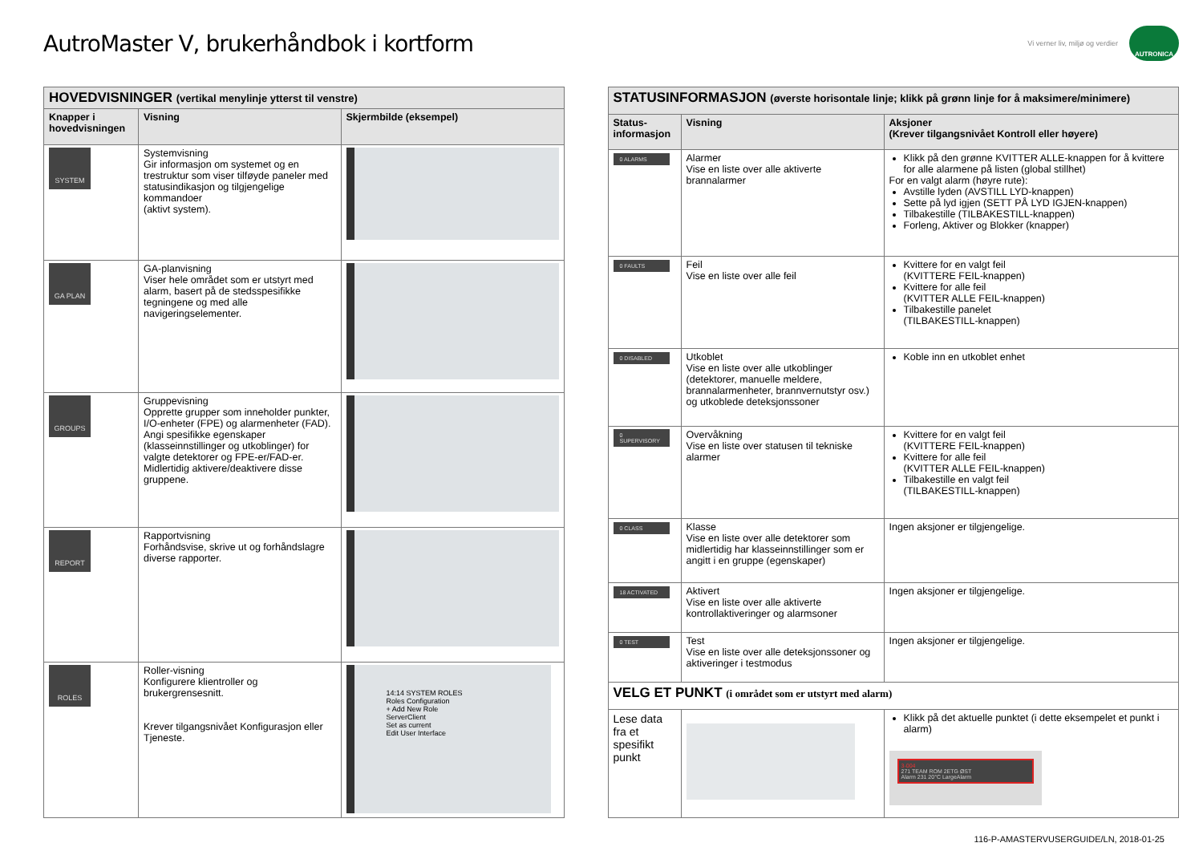AutroMaster V, brukerhåndbok i kortform
Vi verner liv, miljø og verdier
AUTRONICA
| HOVEDVISNINGER (vertikal menylinje ytterst til venstre) | | |
| --- | --- | --- |
| Knapper i hovedvisningen | Visning | Skjermbilde (eksempel) |
| SYSTEM | Systemvisning Gir informasjon om systemet og en trestruktur som viser tilføyde paneler med statusindikasjon og tilgjengelige kommandoer (aktivt system). | |
| GA PLAN | GA-planvisning Viser hele området som er utstyrt med alarm, basert på de stedsspesifikke tegningene og med alle navigeringselementer. | |
| GROUPS | Gruppevisning Opprette grupper som inneholder punkter, I/O-enheter (FPE) og alarmenheter (FAD). Angi spesifikke egenskaper (klasseinnstillinger og utkoblinger) for valgte detektorer og FPE-er/FAD-er. Midlertidig aktivere/deaktivere disse gruppene. | |
| REPORT | Rapportvisning Forhåndsvise, skrive ut og forhåndslagre diverse rapporter. | |
| ROLES | Roller-visning Konfigurere klientroller og brukergrensesnitt. Krever tilgangsnivået Konfigurasjon eller Tjeneste. | 14:14 SYSTEM ROLES Roles Configuration + Add New Role ServerClient Set as current Edit User Interface |
| STATUSINFORMASJON (øverste horisontale linje; klikk på grønn linje for å maksimere/minimere) | | |
| --- | --- | --- |
| Status-informasjon | Visning | Aksjoner (Krever tilgangsnivået Kontroll eller høyere) |
| 0 ALARMS | Alarmer Vise en liste over alle aktiverte brannalarmer | Klikk på den grønne KVITTER ALLE-knappen for å kvittere for alle alarmene på listen (global stillhet) For en valgt alarm (høyre rute): Avstille lyden (AVSTILL LYD-knappen) Sette på lyd igjen (SETT PÅ LYD IGJEN-knappen) Tilbakestille (TILBAKESTILL-knappen) Forleng, Aktiver og Blokker (knapper) |
| 0 FAULTS | Feil Vise en liste over alle feil | Kvittere for en valgt feil (KVITTERE FEIL-knappen) Kvittere for alle feil (KVITTER ALLE FEIL-knappen) Tilbakestille panelet (TILBAKESTILL-knappen) |
| 0 DISABLED | Utkoblet Vise en liste over alle utkoblinger (detektorer, manuelle meldere, brannalarmenheter, brannvernutstyr osv.) og utkoblede deteksjonssoner | Koble inn en utkoblet enhet |
| 0 SUPERVISORY | Overvåkning Vise en liste over statusen til tekniske alarmer | Kvittere for en valgt feil (KVITTERE FEIL-knappen) Kvittere for alle feil (KVITTER ALLE FEIL-knappen) Tilbakestille en valgt feil (TILBAKESTILL-knappen) |
| 0 CLASS | Klasse Vise en liste over alle detektorer som midlertidig har klasseinnstillinger som er angitt i en gruppe (egenskaper) | Ingen aksjoner er tilgjengelige. |
| 18 ACTIVATED | Aktivert Vise en liste over alle aktiverte kontrollaktiveringer og alarmsoner | Ingen aksjoner er tilgjengelige. |
| 0 TEST | Test Vise en liste over alle deteksjonssoner og aktiveringer i testmodus | Ingen aksjoner er tilgjengelige. |
| VELG ET PUNKT (i området som er utstyrt med alarm) | | |
| Lese data fra et spesifikt punkt | | Klikk på det aktuelle punktet (i dette eksempelet et punkt i alarm) 3-004 271 TEAM ROM 2ETG ØST Alarm 231 20°C LargeAlarm |
116-P-AMASTERVUSERGUIDE/LN, 2018-01-25